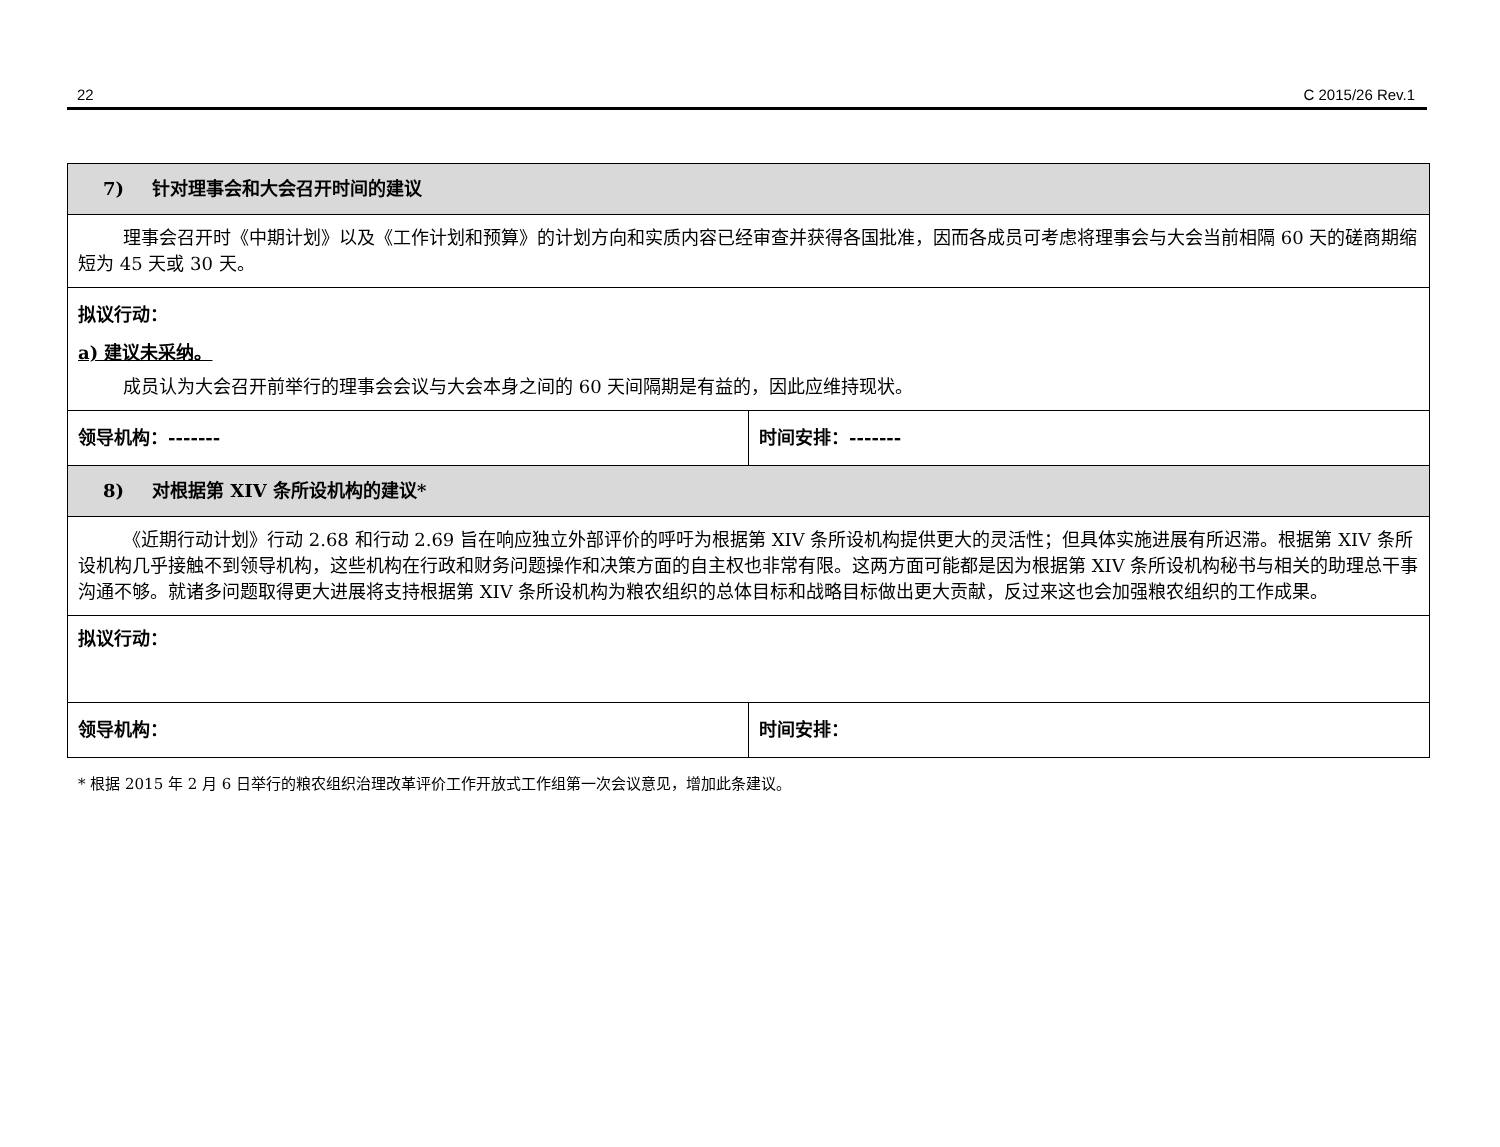22 C 2015/26 Rev.1
| 7) 针对理事会和大会召开时间的建议 | |
| 理事会召开时《中期计划》以及《工作计划和预算》的计划方向和实质内容已经审查并获得各国批准，因而各成员可考虑将理事会与大会当前相隔 60 天的磋商期缩短为 45 天或 30 天。 | |
| 拟议行动： a) 建议未采纳。 成员认为大会召开前举行的理事会会议与大会本身之间的 60 天间隔期是有益的，因此应维持现状。 | |
| 领导机构：------- | 时间安排：------- |
| 8) 对根据第 XIV 条所设机构的建议* | |
| 《近期行动计划》行动 2.68 和行动 2.69 旨在响应独立外部评价的呼吁为根据第 XIV 条所设机构提供更大的灵活性；但具体实施进展有所迟滞。根据第 XIV 条所设机构几乎接触不到领导机构，这些机构在行政和财务问题操作和决策方面的自主权也非常有限。这两方面可能都是因为根据第 XIV 条所设机构秘书与相关的助理总干事沟通不够。就诸多问题取得更大进展将支持根据第 XIV 条所设机构为粮农组织的总体目标和战略目标做出更大贡献，反过来这也会加强粮农组织的工作成果。 | |
| 拟议行动： | |
| 领导机构： | 时间安排： |
* 根据 2015 年 2 月 6 日举行的粮农组织治理改革评价工作开放式工作组第一次会议意见，增加此条建议。